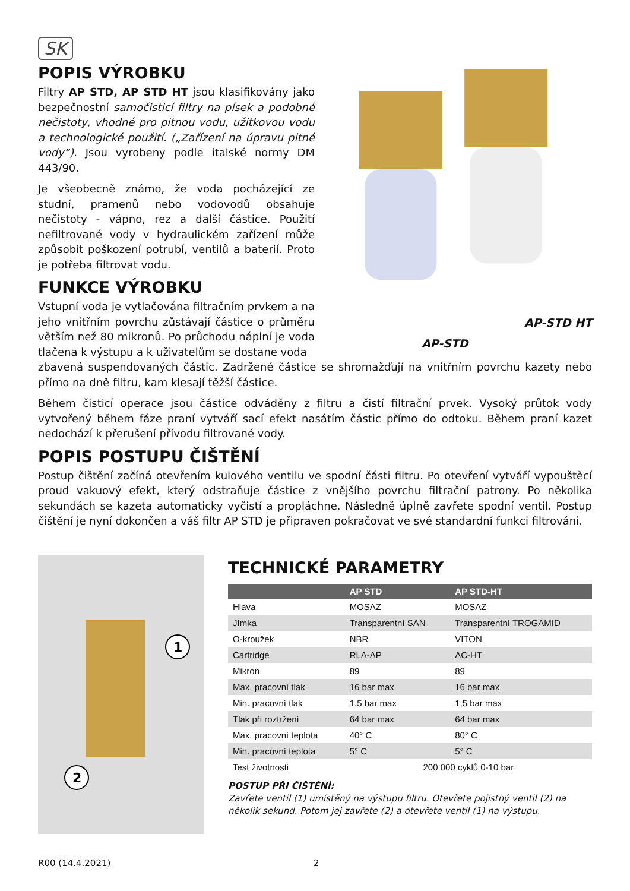SK
POPIS VÝROBKU
Filtry AP STD, AP STD HT jsou klasifikovány jako bezpečnostní samočisticí filtry na písek a podobné nečistoty, vhodné pro pitnou vodu, užitkovou vodu a technologické použití. („Zařízení na úpravu pitné vody“). Jsou vyrobeny podle italské normy DM 443/90.
Je všeobecně známo, že voda pocházející ze studní, pramenů nebo vodovodů obsahuje nečistoty - vápno, rez a další částice. Použití nefiltrované vody v hydraulickém zařízení může způsobit poškození potrubí, ventilů a baterií. Proto je potřeba filtrovat vodu.
FUNKCE VÝROBKU
Vstupní voda je vytlačována filtračním prvkem a na jeho vnitřním povrchu zůstávají částice o průměru větším než 80 mikronů. Po průchodu náplní je voda tlačena k výstupu a k uživatelům se dostane voda
AP-STD HT
AP-STD
zbavená suspendovaných částic. Zadržené částice se shromažďují na vnitřním povrchu kazety nebo přímo na dně filtru, kam klesají těžší částice.
Během čisticí operace jsou částice odváděny z filtru a čistí filtrační prvek. Vysoký průtok vody vytvořený během fáze praní vytváří sací efekt nasátím částic přímo do odtoku. Během praní kazet nedochází k přerušení přívodu filtrované vody.
POPIS POSTUPU ČIŠTĚNÍ
Postup čištění začíná otevřením kulového ventilu ve spodní části filtru. Po otevření vytváří vypouštěcí proud vakuový efekt, který odstraňuje částice z vnějšího povrchu filtrační patrony. Po několika sekundách se kazeta automaticky vyčistí a propláchne. Následně úplně zavřete spodní ventil. Postup čištění je nyní dokončen a váš filtr AP STD je připraven pokračovat ve své standardní funkci filtrováni.
1
2
TECHNICKÉ PARAMETRY
| | AP STD | AP STD-HT |
| --- | --- | --- |
| Hlava | MOSAZ | MOSAZ |
| Jímka | Transparentní SAN | Transparentní TROGAMID |
| O-kroužek | NBR | VITON |
| Cartridge | RLA-AP | AC-HT |
| Mikron | 89 | 89 |
| Max. pracovní tlak | 16 bar max | 16 bar max |
| Min. pracovní tlak | 1,5 bar max | 1,5 bar max |
| Tlak při roztržení | 64 bar max | 64 bar max |
| Max. pracovní teplota | 40° C | 80° C |
| Min. pracovní teplota | 5° C | 5° C |
| Test životnosti | 200 000 cyklů 0-10 bar | |
POSTUP PŘI ČIŠTĚNÍ:
Zavřete ventil (1) umístěný na výstupu filtru. Otevřete pojistný ventil (2) na několik sekund. Potom jej zavřete (2) a otevřete ventil (1) na výstupu.
R00 (14.4.2021) 2